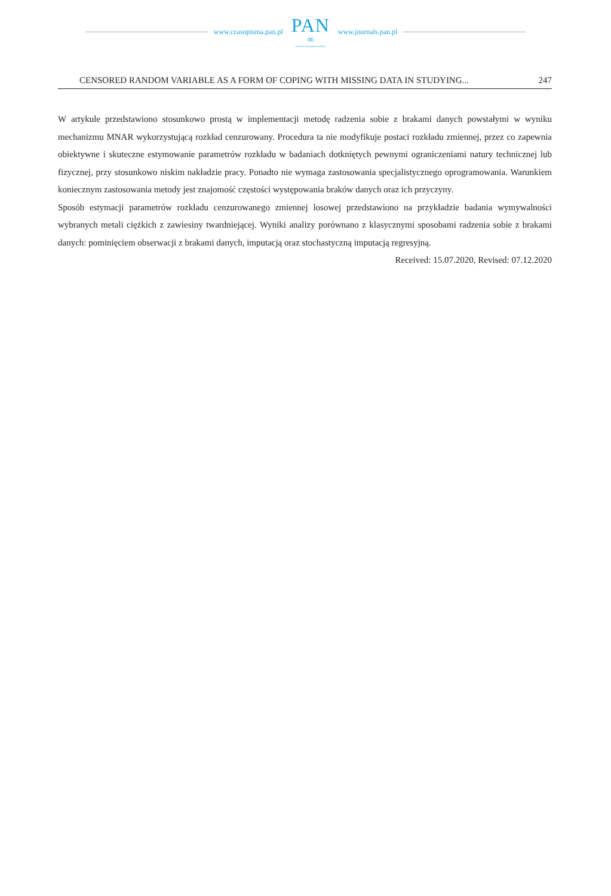www.czasopisma.pan.pl
PAN
∞
POLSKA AKADEMIA NAUK
www.journals.pan.pl
CENSORED RANDOM VARIABLE AS A FORM OF COPING WITH MISSING DATA IN STUDYING... 247
W artykule przedstawiono stosunkowo prostą w implementacji metodę radzenia sobie z brakami danych powstałymi w wyniku mechanizmu MNAR wykorzystującą rozkład cenzurowany. Procedura ta nie modyfikuje postaci rozkładu zmiennej, przez co zapewnia obiektywne i skuteczne estymowanie parametrów rozkładu w badaniach dotkniętych pewnymi ograniczeniami natury technicznej lub fizycznej, przy stosunkowo niskim nakładzie pracy. Ponadto nie wymaga zastosowania specjalistycznego oprogramowania. Warunkiem koniecznym zastosowania metody jest znajomość częstości występowania braków danych oraz ich przyczyny.
Sposób estymacji parametrów rozkładu cenzurowanego zmiennej losowej przedstawiono na przykładzie badania wymywalności wybranych metali ciężkich z zawiesiny twardniejącej. Wyniki analizy porównano z klasycznymi sposobami radzenia sobie z brakami danych: pominięciem obserwacji z brakami danych, imputacją oraz stochastyczną imputacją regresyjną.
Received: 15.07.2020, Revised: 07.12.2020